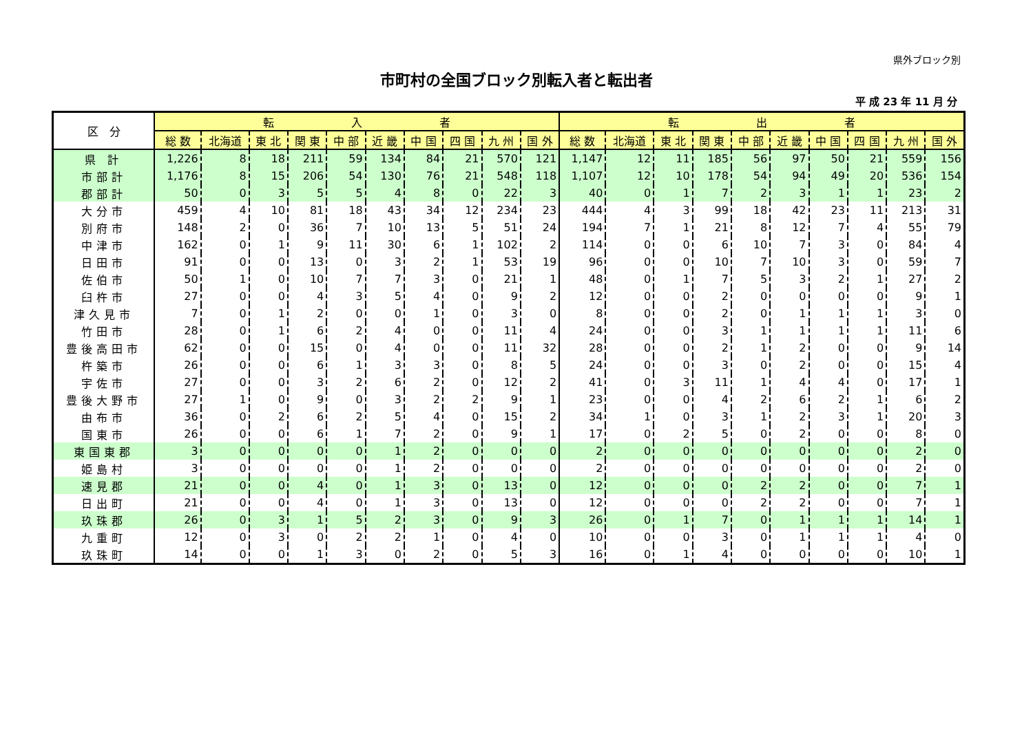県外ブロック別
市町村の全国ブロック別転入者と転出者
平 成 23 年 11 月 分
| 区 分 | 転 入 者 | | | | | | | | | | 転 出 者 | | | | | | | | | |
| --- | --- | --- | --- | --- | --- | --- | --- | --- | --- | --- | --- | --- | --- | --- | --- | --- | --- | --- | --- | --- |
| | 総 数 | 北海道 | 東 北 | 関 東 | 中 部 | 近 畿 | 中 国 | 四 国 | 九 州 | 国 外 | 総 数 | 北海道 | 東 北 | 関 東 | 中 部 | 近 畿 | 中 国 | 四 国 | 九 州 | 国 外 |
| 県 計 | 1,226 | 8 | 18 | 211 | 59 | 134 | 84 | 21 | 570 | 121 | 1,147 | 12 | 11 | 185 | 56 | 97 | 50 | 21 | 559 | 156 |
| 市部計 | 1,176 | 8 | 15 | 206 | 54 | 130 | 76 | 21 | 548 | 118 | 1,107 | 12 | 10 | 178 | 54 | 94 | 49 | 20 | 536 | 154 |
| 郡部計 | 50 | 0 | 3 | 5 | 5 | 4 | 8 | 0 | 22 | 3 | 40 | 0 | 1 | 7 | 2 | 3 | 1 | 1 | 23 | 2 |
| 大分市 | 459 | 4 | 10 | 81 | 18 | 43 | 34 | 12 | 234 | 23 | 444 | 4 | 3 | 99 | 18 | 42 | 23 | 11 | 213 | 31 |
| 別府市 | 148 | 2 | 0 | 36 | 7 | 10 | 13 | 5 | 51 | 24 | 194 | 7 | 1 | 21 | 8 | 12 | 7 | 4 | 55 | 79 |
| 中津市 | 162 | 0 | 1 | 9 | 11 | 30 | 6 | 1 | 102 | 2 | 114 | 0 | 0 | 6 | 10 | 7 | 3 | 0 | 84 | 4 |
| 日田市 | 91 | 0 | 0 | 13 | 0 | 3 | 2 | 1 | 53 | 19 | 96 | 0 | 0 | 10 | 7 | 10 | 3 | 0 | 59 | 7 |
| 佐伯市 | 50 | 1 | 0 | 10 | 7 | 7 | 3 | 0 | 21 | 1 | 48 | 0 | 1 | 7 | 5 | 3 | 2 | 1 | 27 | 2 |
| 臼杵市 | 27 | 0 | 0 | 4 | 3 | 5 | 4 | 0 | 9 | 2 | 12 | 0 | 0 | 2 | 0 | 0 | 0 | 0 | 9 | 1 |
| 津久見市 | 7 | 0 | 1 | 2 | 0 | 0 | 1 | 0 | 3 | 0 | 8 | 0 | 0 | 2 | 0 | 1 | 1 | 1 | 3 | 0 |
| 竹田市 | 28 | 0 | 1 | 6 | 2 | 4 | 0 | 0 | 11 | 4 | 24 | 0 | 0 | 3 | 1 | 1 | 1 | 1 | 11 | 6 |
| 豊後高田市 | 62 | 0 | 0 | 15 | 0 | 4 | 0 | 0 | 11 | 32 | 28 | 0 | 0 | 2 | 1 | 2 | 0 | 0 | 9 | 14 |
| 杵築市 | 26 | 0 | 0 | 6 | 1 | 3 | 3 | 0 | 8 | 5 | 24 | 0 | 0 | 3 | 0 | 2 | 0 | 0 | 15 | 4 |
| 宇佐市 | 27 | 0 | 0 | 3 | 2 | 6 | 2 | 0 | 12 | 2 | 41 | 0 | 3 | 11 | 1 | 4 | 4 | 0 | 17 | 1 |
| 豊後大野市 | 27 | 1 | 0 | 9 | 0 | 3 | 2 | 2 | 9 | 1 | 23 | 0 | 0 | 4 | 2 | 6 | 2 | 1 | 6 | 2 |
| 由布市 | 36 | 0 | 2 | 6 | 2 | 5 | 4 | 0 | 15 | 2 | 34 | 1 | 0 | 3 | 1 | 2 | 3 | 1 | 20 | 3 |
| 国東市 | 26 | 0 | 0 | 6 | 1 | 7 | 2 | 0 | 9 | 1 | 17 | 0 | 2 | 5 | 0 | 2 | 0 | 0 | 8 | 0 |
| 東国東郡 | 3 | 0 | 0 | 0 | 0 | 1 | 2 | 0 | 0 | 0 | 2 | 0 | 0 | 0 | 0 | 0 | 0 | 0 | 2 | 0 |
| 姫島村 | 3 | 0 | 0 | 0 | 0 | 1 | 2 | 0 | 0 | 0 | 2 | 0 | 0 | 0 | 0 | 0 | 0 | 0 | 2 | 0 |
| 速見郡 | 21 | 0 | 0 | 4 | 0 | 1 | 3 | 0 | 13 | 0 | 12 | 0 | 0 | 0 | 2 | 2 | 0 | 0 | 7 | 1 |
| 日出町 | 21 | 0 | 0 | 4 | 0 | 1 | 3 | 0 | 13 | 0 | 12 | 0 | 0 | 0 | 2 | 2 | 0 | 0 | 7 | 1 |
| 玖珠郡 | 26 | 0 | 3 | 1 | 5 | 2 | 3 | 0 | 9 | 3 | 26 | 0 | 1 | 7 | 0 | 1 | 1 | 1 | 14 | 1 |
| 九重町 | 12 | 0 | 3 | 0 | 2 | 2 | 1 | 0 | 4 | 0 | 10 | 0 | 0 | 3 | 0 | 1 | 1 | 1 | 4 | 0 |
| 玖珠町 | 14 | 0 | 0 | 1 | 3 | 0 | 2 | 0 | 5 | 3 | 16 | 0 | 1 | 4 | 0 | 0 | 0 | 0 | 10 | 1 |